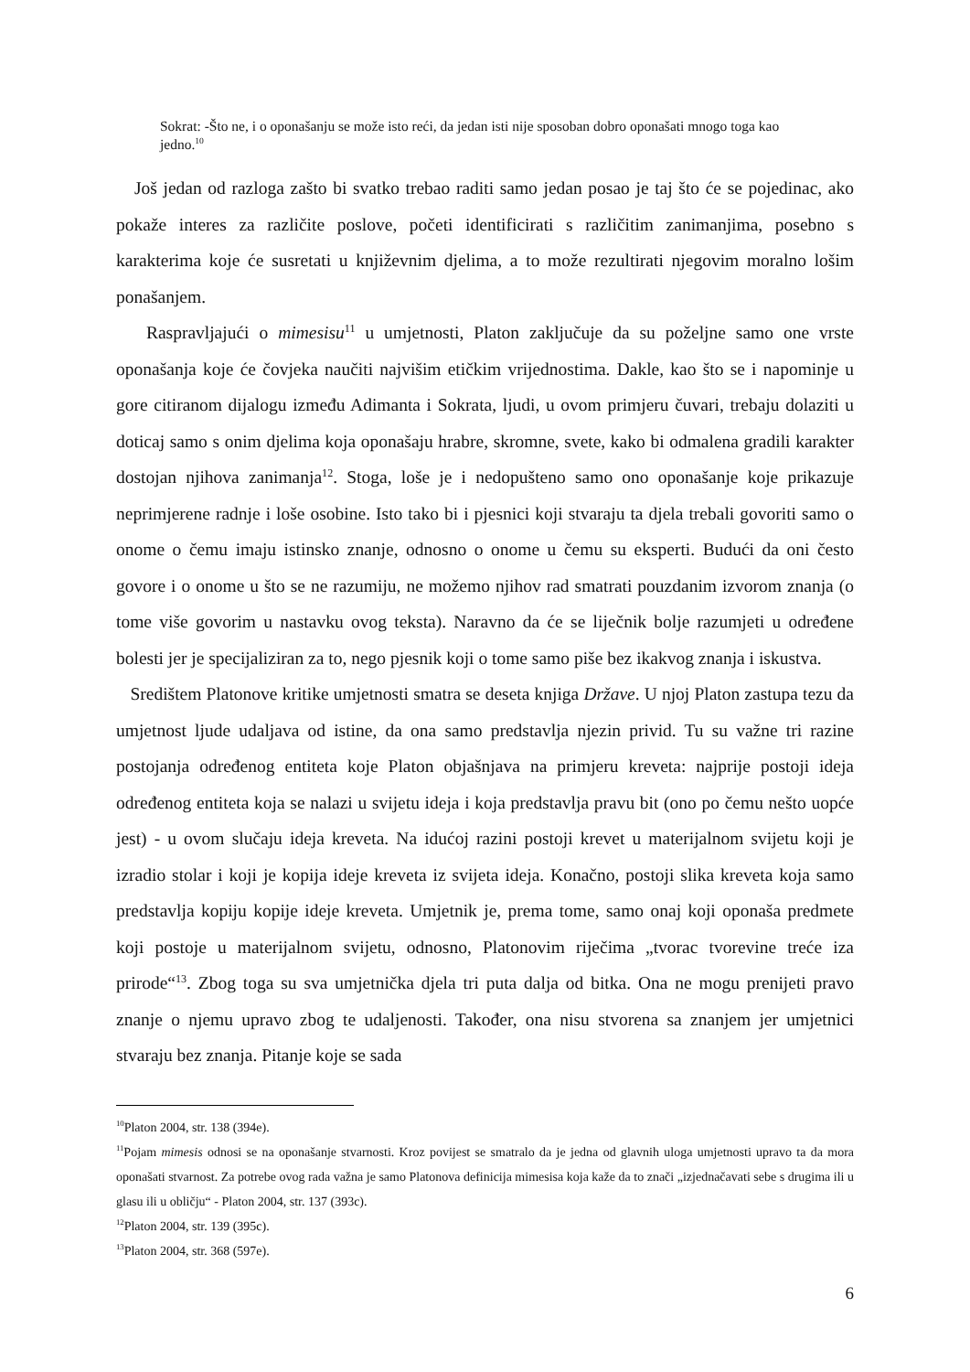Sokrat: -Što ne, i o oponašanju se može isto reći, da jedan isti nije sposoban dobro oponašati mnogo toga kao jedno.<sup>10</sup>
Još jedan od razloga zašto bi svatko trebao raditi samo jedan posao je taj što će se pojedinac, ako pokaže interes za različite poslove, početi identificirati s različitim zanimanjima, posebno s karakterima koje će susretati u književnim djelima, a to može rezultirati njegovim moralno lošim ponašanjem.
Raspravljajući o mimesisu<sup>11</sup> u umjetnosti, Platon zaključuje da su poželjne samo one vrste oponašanja koje će čovjeka naučiti najvišim etičkim vrijednostima. Dakle, kao što se i napominje u gore citiranom dijalogu između Adimanta i Sokrata, ljudi, u ovom primjeru čuvari, trebaju dolaziti u doticaj samo s onim djelima koja oponašaju hrabre, skromne, svete, kako bi odmalena gradili karakter dostojan njihova zanimanja<sup>12</sup>. Stoga, loše je i nedopušteno samo ono oponašanje koje prikazuje neprimjerene radnje i loše osobine. Isto tako bi i pjesnici koji stvaraju ta djela trebali govoriti samo o onome o čemu imaju istinsko znanje, odnosno o onome u čemu su eksperti. Budući da oni često govore i o onome u što se ne razumiju, ne možemo njihov rad smatrati pouzdanim izvorom znanja (o tome više govorim u nastavku ovog teksta). Naravno da će se liječnik bolje razumjeti u određene bolesti jer je specijaliziran za to, nego pjesnik koji o tome samo piše bez ikakvog znanja i iskustva.
Središtem Platonove kritike umjetnosti smatra se deseta knjiga Države. U njoj Platon zastupa tezu da umjetnost ljude udaljava od istine, da ona samo predstavlja njezin privid. Tu su važne tri razine postojanja određenog entiteta koje Platon objašnjava na primjeru kreveta: najprije postoji ideja određenog entiteta koja se nalazi u svijetu ideja i koja predstavlja pravu bit (ono po čemu nešto uopće jest) - u ovom slučaju ideja kreveta. Na idućoj razini postoji krevet u materijalnom svijetu koji je izradio stolar i koji je kopija ideje kreveta iz svijeta ideja. Konačno, postoji slika kreveta koja samo predstavlja kopiju kopije ideje kreveta. Umjetnik je, prema tome, samo onaj koji oponaša predmete koji postoje u materijalnom svijetu, odnosno, Platonovim riječima „tvorac tvorevine treće iza prirode“<sup>13</sup>. Zbog toga su sva umjetnička djela tri puta dalja od bitka. Ona ne mogu prenijeti pravo znanje o njemu upravo zbog te udaljenosti. Također, ona nisu stvorena sa znanjem jer umjetnici stvaraju bez znanja. Pitanje koje se sada
<sup>10</sup> Platon 2004, str. 138 (394e).
<sup>11</sup> Pojam mimesis odnosi se na oponašanje stvarnosti. Kroz povijest se smatralo da je jedna od glavnih uloga umjetnosti upravo ta da mora oponašati stvarnost. Za potrebe ovog rada važna je samo Platonova definicija mimesisa koja kaže da to znači „izjednačavati sebe s drugima ili u glasu ili u obličju“ - Platon 2004, str. 137 (393c).
<sup>12</sup> Platon 2004, str. 139 (395c).
<sup>13</sup> Platon 2004, str. 368 (597e).
6